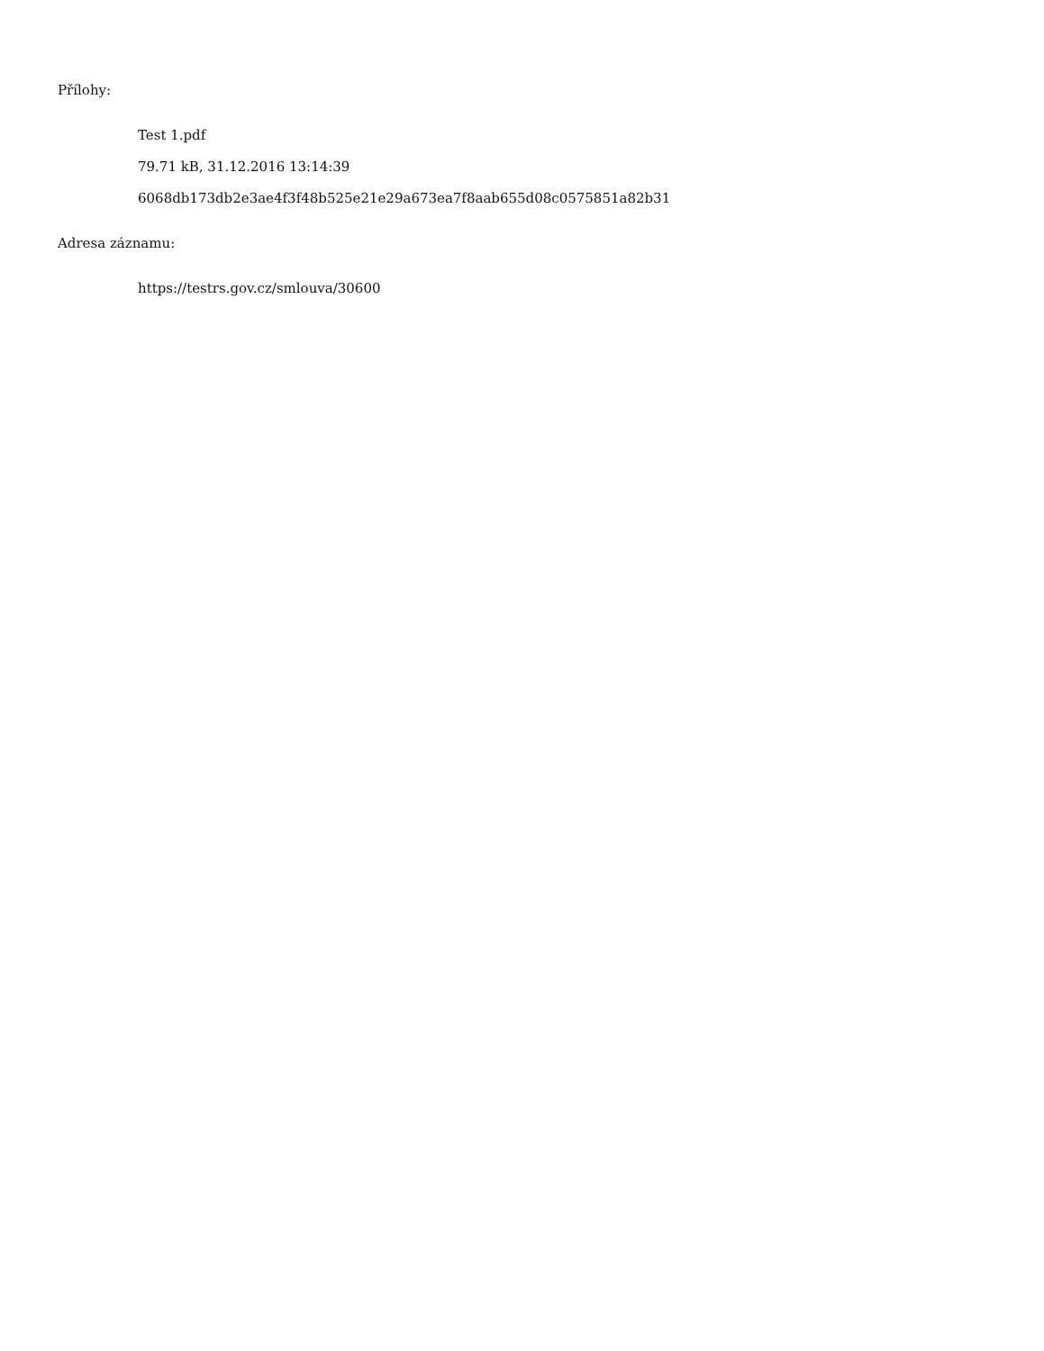Přílohy:
Test 1.pdf
79.71 kB, 31.12.2016 13:14:39
6068db173db2e3ae4f3f48b525e21e29a673ea7f8aab655d08c0575851a82b31
Adresa záznamu:
https://testrs.gov.cz/smlouva/30600